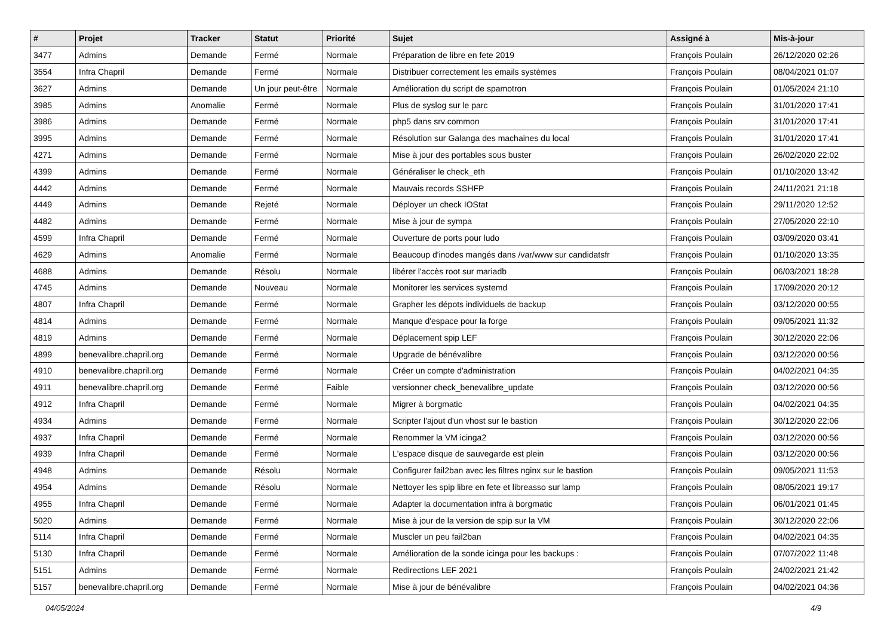| # | Projet | Tracker | Statut | Priorité | Sujet | Assigné à | Mis-à-jour |
| --- | --- | --- | --- | --- | --- | --- | --- |
| 3477 | Admins | Demande | Fermé | Normale | Préparation de libre en fete 2019 | François Poulain | 26/12/2020 02:26 |
| 3554 | Infra Chapril | Demande | Fermé | Normale | Distribuer correctement les emails systèmes | François Poulain | 08/04/2021 01:07 |
| 3627 | Admins | Demande | Un jour peut-être | Normale | Amélioration du script de spamotron | François Poulain | 01/05/2024 21:10 |
| 3985 | Admins | Anomalie | Fermé | Normale | Plus de syslog sur le parc | François Poulain | 31/01/2020 17:41 |
| 3986 | Admins | Demande | Fermé | Normale | php5 dans srv common | François Poulain | 31/01/2020 17:41 |
| 3995 | Admins | Demande | Fermé | Normale | Résolution sur Galanga des machaines du local | François Poulain | 31/01/2020 17:41 |
| 4271 | Admins | Demande | Fermé | Normale | Mise à jour des portables sous buster | François Poulain | 26/02/2020 22:02 |
| 4399 | Admins | Demande | Fermé | Normale | Généraliser le check_eth | François Poulain | 01/10/2020 13:42 |
| 4442 | Admins | Demande | Fermé | Normale | Mauvais records SSHFP | François Poulain | 24/11/2021 21:18 |
| 4449 | Admins | Demande | Rejeté | Normale | Déployer un check IOStat | François Poulain | 29/11/2020 12:52 |
| 4482 | Admins | Demande | Fermé | Normale | Mise à jour de sympa | François Poulain | 27/05/2020 22:10 |
| 4599 | Infra Chapril | Demande | Fermé | Normale | Ouverture de ports pour ludo | François Poulain | 03/09/2020 03:41 |
| 4629 | Admins | Anomalie | Fermé | Normale | Beaucoup d'inodes mangés dans /var/www sur candidatsfr | François Poulain | 01/10/2020 13:35 |
| 4688 | Admins | Demande | Résolu | Normale | libérer l'accès root sur mariadb | François Poulain | 06/03/2021 18:28 |
| 4745 | Admins | Demande | Nouveau | Normale | Monitorer les services systemd | François Poulain | 17/09/2020 20:12 |
| 4807 | Infra Chapril | Demande | Fermé | Normale | Grapher les dépots individuels de backup | François Poulain | 03/12/2020 00:55 |
| 4814 | Admins | Demande | Fermé | Normale | Manque d'espace pour la forge | François Poulain | 09/05/2021 11:32 |
| 4819 | Admins | Demande | Fermé | Normale | Déplacement spip LEF | François Poulain | 30/12/2020 22:06 |
| 4899 | benevalibre.chapril.org | Demande | Fermé | Normale | Upgrade de bénévalibre | François Poulain | 03/12/2020 00:56 |
| 4910 | benevalibre.chapril.org | Demande | Fermé | Normale | Créer un compte d'administration | François Poulain | 04/02/2021 04:35 |
| 4911 | benevalibre.chapril.org | Demande | Fermé | Faible | versionner check_benevalibre_update | François Poulain | 03/12/2020 00:56 |
| 4912 | Infra Chapril | Demande | Fermé | Normale | Migrer à borgmatic | François Poulain | 04/02/2021 04:35 |
| 4934 | Admins | Demande | Fermé | Normale | Scripter l'ajout d'un vhost sur le bastion | François Poulain | 30/12/2020 22:06 |
| 4937 | Infra Chapril | Demande | Fermé | Normale | Renommer la VM icinga2 | François Poulain | 03/12/2020 00:56 |
| 4939 | Infra Chapril | Demande | Fermé | Normale | L'espace disque de sauvegarde est plein | François Poulain | 03/12/2020 00:56 |
| 4948 | Admins | Demande | Résolu | Normale | Configurer fail2ban avec les filtres nginx sur le bastion | François Poulain | 09/05/2021 11:53 |
| 4954 | Admins | Demande | Résolu | Normale | Nettoyer les spip libre en fete et libreasso sur lamp | François Poulain | 08/05/2021 19:17 |
| 4955 | Infra Chapril | Demande | Fermé | Normale | Adapter la documentation infra à borgmatic | François Poulain | 06/01/2021 01:45 |
| 5020 | Admins | Demande | Fermé | Normale | Mise à jour de la version de spip sur la VM | François Poulain | 30/12/2020 22:06 |
| 5114 | Infra Chapril | Demande | Fermé | Normale | Muscler un peu fail2ban | François Poulain | 04/02/2021 04:35 |
| 5130 | Infra Chapril | Demande | Fermé | Normale | Amélioration de la sonde icinga pour les backups : | François Poulain | 07/07/2022 11:48 |
| 5151 | Admins | Demande | Fermé | Normale | Redirections LEF 2021 | François Poulain | 24/02/2021 21:42 |
| 5157 | benevalibre.chapril.org | Demande | Fermé | Normale | Mise à jour de bénévalibre | François Poulain | 04/02/2021 04:36 |
04/05/2024 4/9